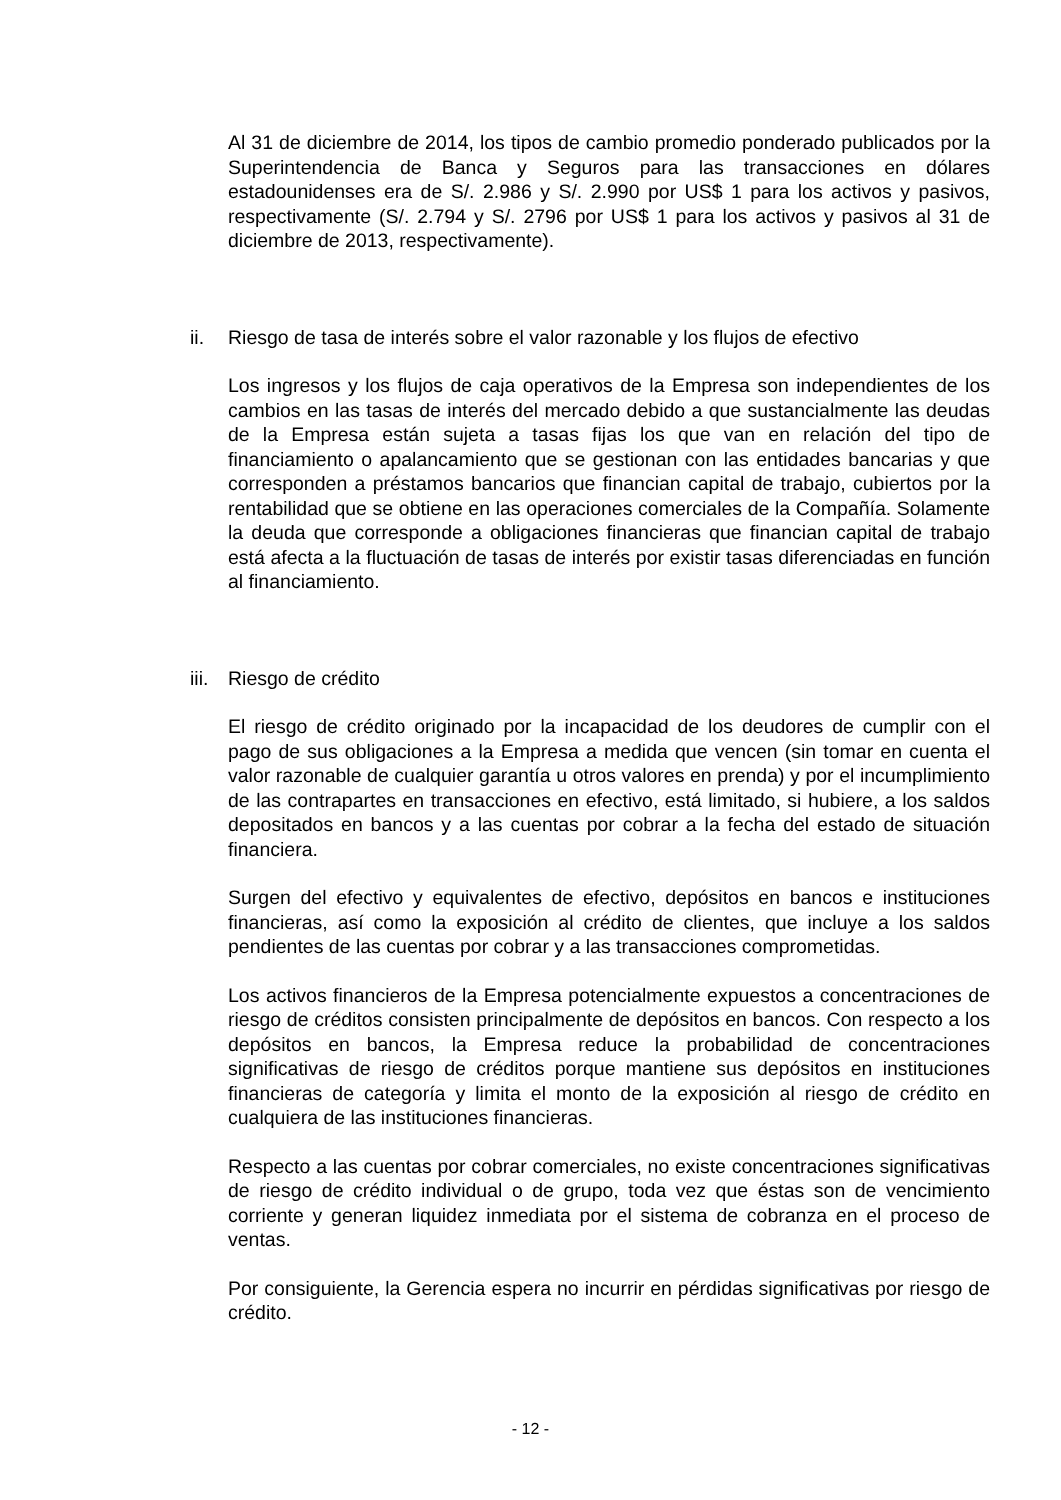Al 31 de diciembre de 2014, los tipos de cambio promedio ponderado publicados por la Superintendencia de Banca y Seguros para las transacciones en dólares estadounidenses era de S/. 2.986 y S/. 2.990 por US$ 1 para los activos y pasivos, respectivamente (S/. 2.794 y S/. 2796 por US$ 1 para los activos y pasivos al 31 de diciembre de 2013, respectivamente).
ii. Riesgo de tasa de interés sobre el valor razonable y los flujos de efectivo
Los ingresos y los flujos de caja operativos de la Empresa son independientes de los cambios en las tasas de interés del mercado debido a que sustancialmente las deudas de la Empresa están sujeta a tasas fijas los que van en relación del tipo de financiamiento o apalancamiento que se gestionan con las entidades bancarias y que corresponden a préstamos bancarios que financian capital de trabajo, cubiertos por la rentabilidad que se obtiene en las operaciones comerciales de la Compañía. Solamente la deuda que corresponde a obligaciones financieras que financian capital de trabajo está afecta a la fluctuación de tasas de interés por existir tasas diferenciadas en función al financiamiento.
iii. Riesgo de crédito
El riesgo de crédito originado por la incapacidad de los deudores de cumplir con el pago de sus obligaciones a la Empresa a medida que vencen (sin tomar en cuenta el valor razonable de cualquier garantía u otros valores en prenda) y por el incumplimiento de las contrapartes en transacciones en efectivo, está limitado, si hubiere, a los saldos depositados en bancos y a las cuentas por cobrar a la fecha del estado de situación financiera.
Surgen del efectivo y equivalentes de efectivo, depósitos en bancos e instituciones financieras, así como la exposición al crédito de clientes, que incluye a los saldos pendientes de las cuentas por cobrar y a las transacciones comprometidas.
Los activos financieros de la Empresa potencialmente expuestos a concentraciones de riesgo de créditos consisten principalmente de depósitos en bancos. Con respecto a los depósitos en bancos, la Empresa reduce la probabilidad de concentraciones significativas de riesgo de créditos porque mantiene sus depósitos en instituciones financieras de categoría y limita el monto de la exposición al riesgo de crédito en cualquiera de las instituciones financieras.
Respecto a las cuentas por cobrar comerciales, no existe concentraciones significativas de riesgo de crédito individual o de grupo, toda vez que éstas son de vencimiento corriente y generan liquidez inmediata por el sistema de cobranza en el proceso de ventas.
Por consiguiente, la Gerencia espera no incurrir en pérdidas significativas por riesgo de crédito.
- 12 -